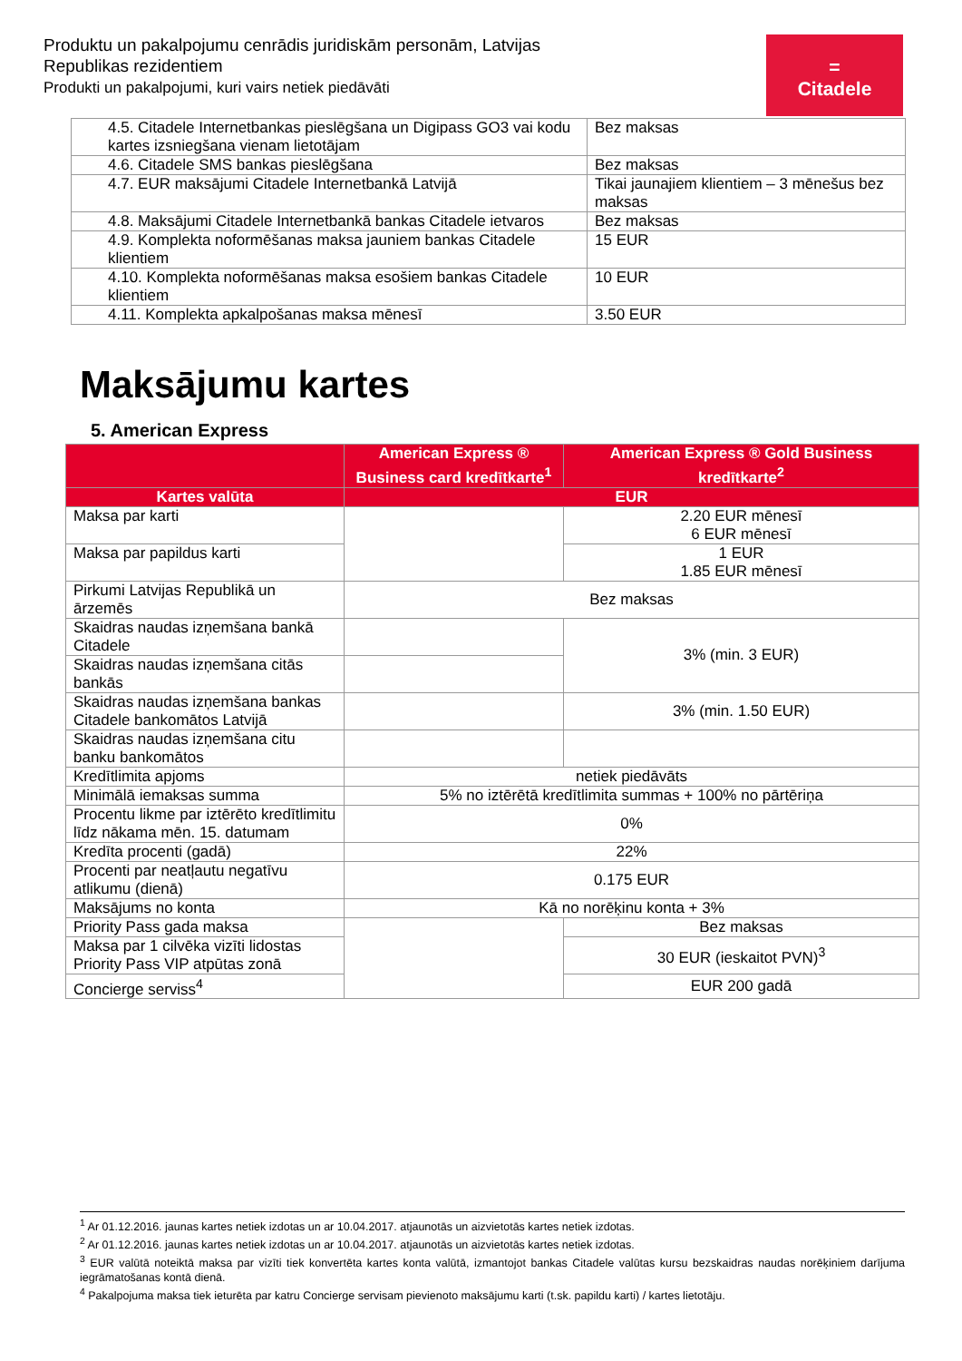Produktu un pakalpojumu cenrādis juridiskām personām, Latvijas Republikas rezidentiem
Produkti un pakalpojumi, kuri vairs netiek piedāvāti
=
Citadele
| 4.5. Citadele Internetbankas pieslēgšana un Digipass GO3 vai kodu kartes izsniegšana vienam lietotājam | Bez maksas |
| 4.6. Citadele SMS bankas pieslēgšana | Bez maksas |
| 4.7. EUR maksājumi Citadele Internetbankā Latvijā | Tikai jaunajiem klientiem – 3 mēnešus bez maksas |
| 4.8. Maksājumi Citadele Internetbankā bankas Citadele ietvaros | Bez maksas |
| 4.9. Komplekta noformēšanas maksa jauniem bankas Citadele klientiem | 15 EUR |
| 4.10. Komplekta noformēšanas maksa esošiem bankas Citadele klientiem | 10 EUR |
| 4.11. Komplekta apkalpošanas maksa mēnesī | 3.50 EUR |
Maksājumu kartes
5. American Express
| | American Express ® Business card kredītkarte<sup>1</sup> | American Express ® Gold Business kredītkarte<sup>2</sup> |
| --- | --- | --- |
| Kartes valūta | EUR | |
| Maksa par karti | | 2.20 EUR mēnesī 6 EUR mēnesī |
| Maksa par papildus karti | | 1 EUR 1.85 EUR mēnesī |
| Pirkumi Latvijas Republikā un ārzemēs | Bez maksas | |
| Skaidras naudas izņemšana bankā Citadele | | 3% (min. 3 EUR) |
| Skaidras naudas izņemšana citās bankās | | |
| Skaidras naudas izņemšana bankas Citadele bankomātos Latvijā | | 3% (min. 1.50 EUR) |
| Skaidras naudas izņemšana citu banku bankomātos | | |
| Kredītlimita apjoms | netiek piedāvāts | |
| Minimālā iemaksas summa | 5% no iztērētā kredītlimita summas + 100% no pārtēriņa | |
| Procentu likme par iztērēto kredītlimitu līdz nākama mēn. 15. datumam | 0% | |
| Kredīta procenti (gadā) | 22% | |
| Procenti par neatļautu negatīvu atlikumu (dienā) | 0.175 EUR | |
| Maksājums no konta | Kā no norēķinu konta + 3% | |
| Priority Pass gada maksa | | Bez maksas |
| Maksa par 1 cilvēka vizīti lidostas Priority Pass VIP atpūtas zonā | | 30 EUR (ieskaitot PVN)<sup>3</sup> |
| Concierge serviss<sup>4</sup> | | EUR 200 gadā |
<sup>1</sup> Ar 01.12.2016. jaunas kartes netiek izdotas un ar 10.04.2017. atjaunotās un aizvietotās kartes netiek izdotas.
<sup>2</sup> Ar 01.12.2016. jaunas kartes netiek izdotas un ar 10.04.2017. atjaunotās un aizvietotās kartes netiek izdotas.
<sup>3</sup> EUR valūtā noteiktā maksa par vizīti tiek konvertēta kartes konta valūtā, izmantojot bankas Citadele valūtas kursu bezskaidras naudas norēķiniem darījuma iegrāmatošanas kontā dienā.
<sup>4</sup> Pakalpojuma maksa tiek ieturēta par katru Concierge servisam pievienoto maksājumu karti (t.sk. papildu karti) / kartes lietotāju.